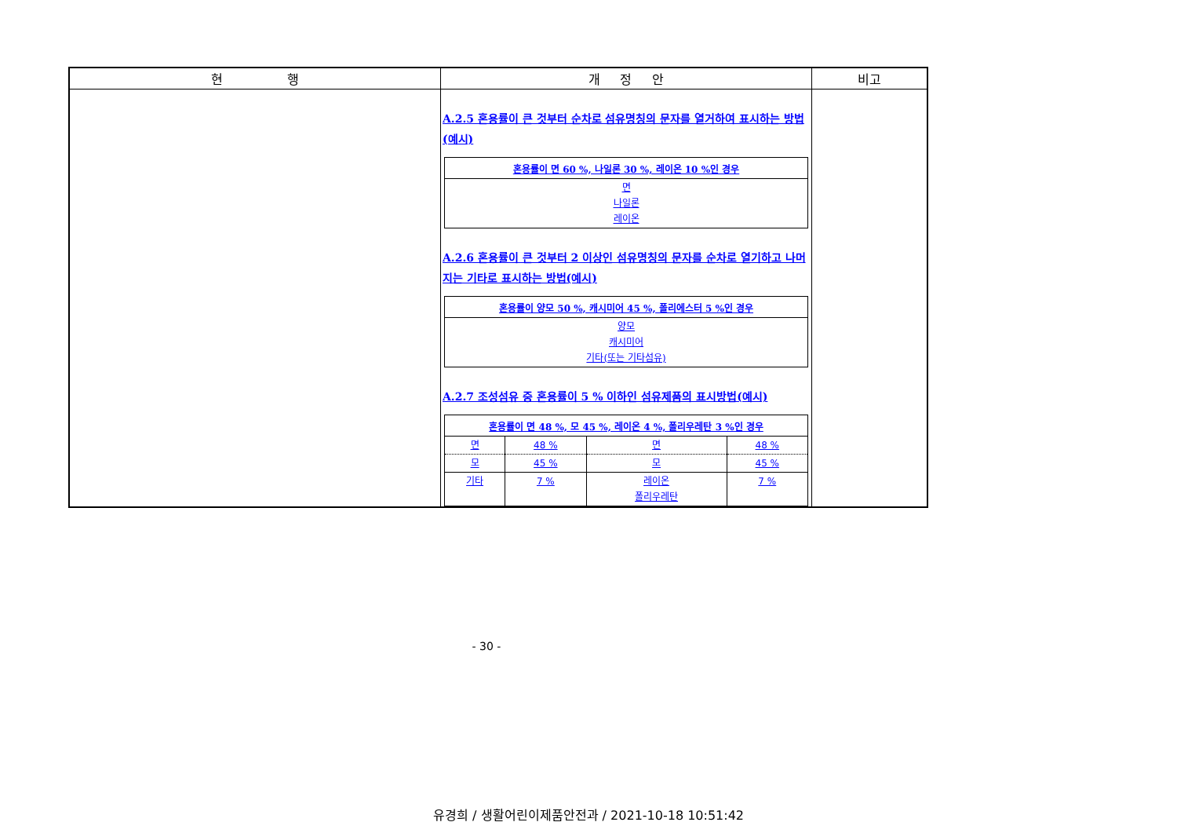| 현 행 | 개 정 안 | 비고 |
| --- | --- | --- |
| | A.2.5 혼용률이 큰 것부터 순차로 섬유명칭의 문자를 열거하여 표시하는 방법(예시) / 혼용률이 면 60 %, 나일론 30 %, 레이온 10 %인 경우 / / --- / / 면 나일론 레이온 / A.2.6 혼용률이 큰 것부터 2 이상인 섬유명칭의 문자를 순차로 열기하고 나머지는 기타로 표시하는 방법(예시) / 혼용률이 양모 50 %, 캐시미어 45 %, 폴리에스터 5 %인 경우 / / --- / / 양모 캐시미어 기타(또는 기타섬유) / A.2.7 조성섬유 중 혼용률이 5 % 이하인 섬유제품의 표시방법(예시) / 혼용률이 면 48 %, 모 45 %, 레이온 4 %, 폴리우레탄 3 %인 경우 / / / / / --- / --- / --- / --- / / 면 / 48 % / 면 / 48 % / / 모 / 45 % / 모 / 45 % / / 기타 / 7 % / 레이온 폴리우레탄 / 7 % / | |
- 30 -
유경희 / 생활어린이제품안전과 / 2021-10-18 10:51:42